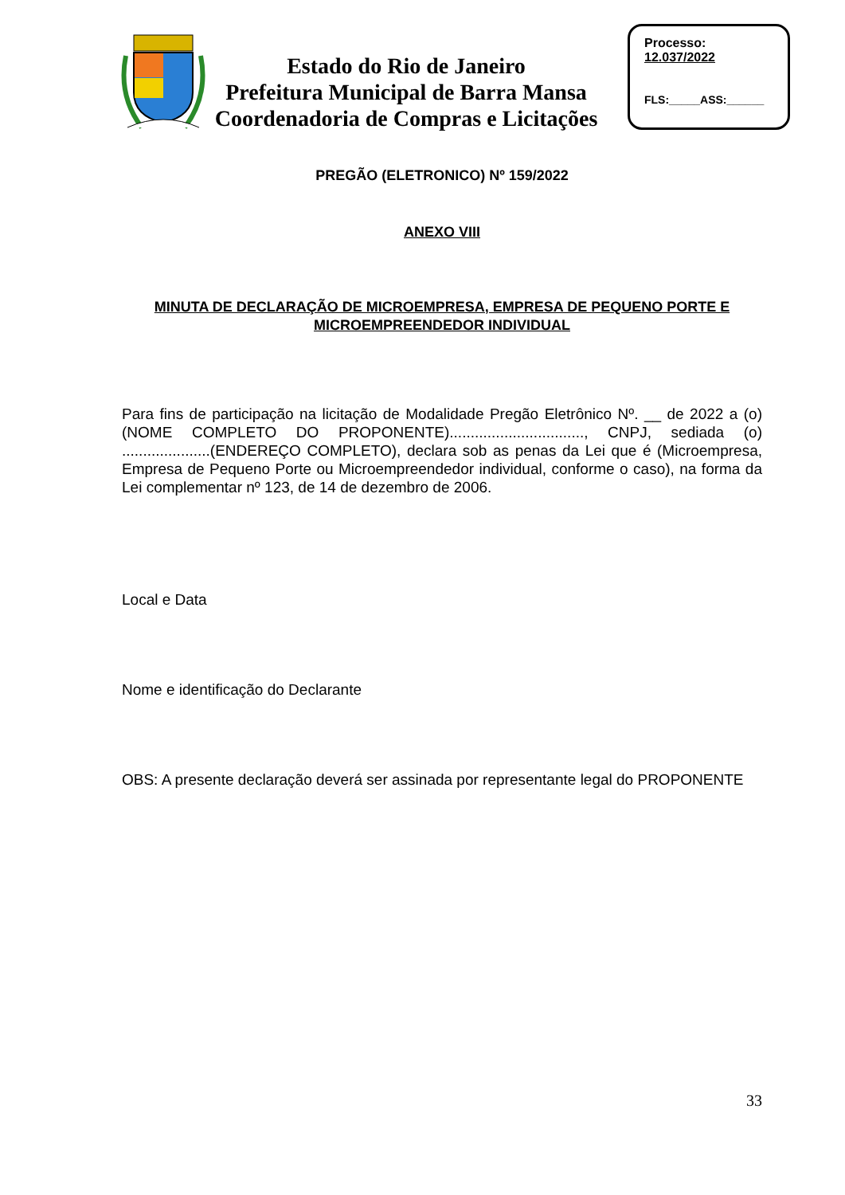Estado do Rio de Janeiro
Prefeitura Municipal de Barra Mansa
Coordenadoria de Compras e Licitações
Processo:
12.037/2022
FLS:_____ASS:______
PREGÃO (ELETRONICO) Nº 159/2022
ANEXO VIII
MINUTA DE DECLARAÇÃO DE MICROEMPRESA, EMPRESA DE PEQUENO PORTE E MICROEMPREENDEDOR INDIVIDUAL
Para fins de participação na licitação de Modalidade Pregão Eletrônico Nº. __ de 2022 a (o) (NOME COMPLETO DO PROPONENTE)................................, CNPJ, sediada (o) .....................(ENDEREÇO COMPLETO), declara sob as penas da Lei que é (Microempresa, Empresa de Pequeno Porte ou Microempreendedor individual, conforme o caso), na forma da Lei complementar nº 123, de 14 de dezembro de 2006.
Local e Data
Nome e identificação do Declarante
OBS: A presente declaração deverá ser assinada por representante legal do PROPONENTE
33